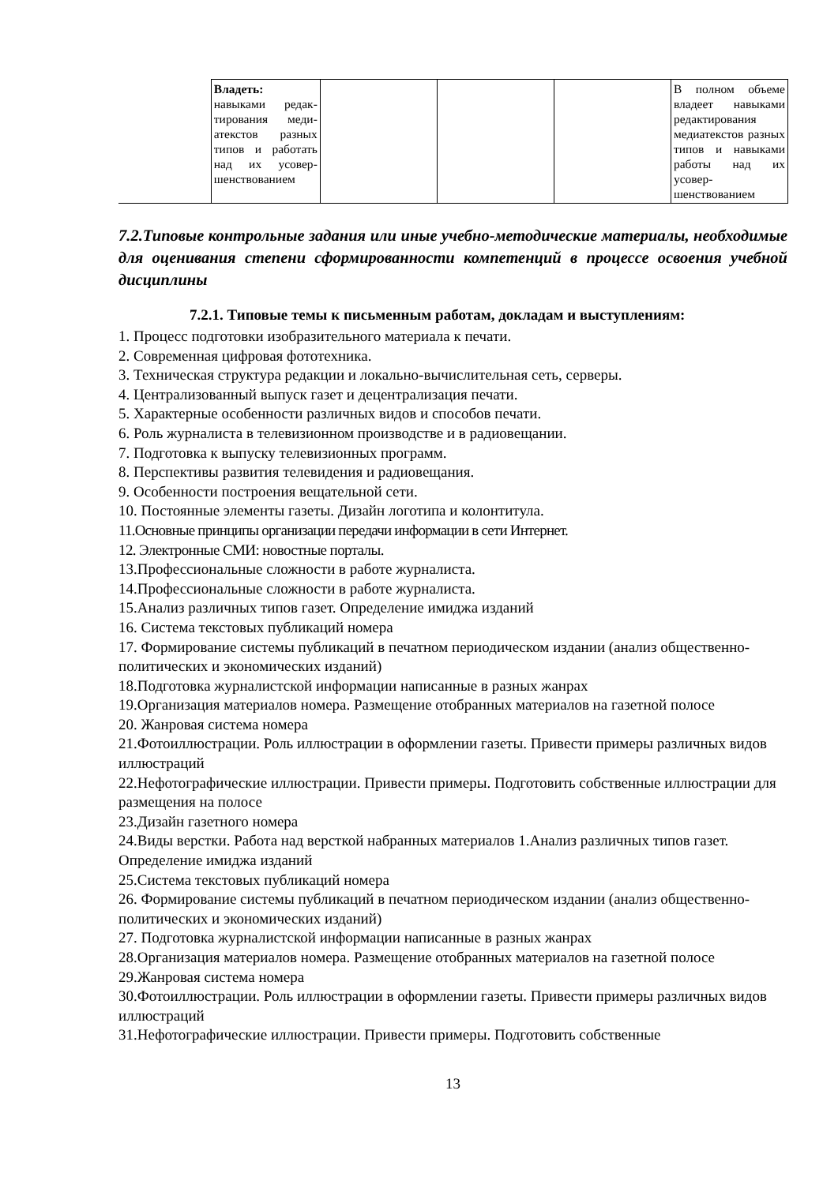| | Владеть: навыками редак­тирования меди­атекстов разных типов и работать над их усовер­шенствованием | | | | В полном объеме владеет навыками редактирования медиатекстов разных типов и навыками работы над их усовер­шенствованием |
7.2.Типовые контрольные задания или иные учебно-методические материалы, необ­ходимые для оценивания степени сформированности компетенций в процессе освое­ния учебной дисциплины
7.2.1. Типовые темы к письменным работам, докладам и выступлениям:
1. Процесс подготовки изобразительного материала к печати.
2. Современная цифровая фототехника.
3. Техническая структура редакции и локально-вычислительная сеть, серверы.
4. Централизованный выпуск газет и децентрализация печати.
5. Характерные особенности различных видов и способов печати.
6. Роль журналиста в телевизионном производстве и в радиовещании.
7. Подготовка к выпуску телевизионных программ.
8. Перспективы развития телевидения и радиовещания.
9. Особенности построения вещательной сети.
10. Постоянные элементы газеты. Дизайн логотипа и колонтитула.
11.Основные принципы организации передачи информации в сети Интернет.
12. Электронные СМИ: новостные порталы.
13.Профессиональные сложности в работе журналиста.
14.Профессиональные сложности в работе журналиста.
15.Анализ различных типов газет. Определение имиджа изданий
16. Система текстовых публикаций номера
17. Формирование системы публикаций в печатном периодическом издании (анализ общественно-политических и экономических изданий)
18.Подготовка журналистской информации написанные в разных жанрах
19.Организация материалов номера. Размещение отобранных материалов на газетной полосе
20. Жанровая система номера
21.Фотоиллюстрации. Роль иллюстрации в оформлении газеты. Привести примеры различных видов иллюстраций
22.Нефотографические иллюстрации. Привести примеры. Подготовить собственные иллюстрации для размещения на полосе
23.Дизайн газетного номера
24.Виды верстки. Работа над версткой набранных материалов 1.Анализ различных типов газет. Определение имиджа изданий
25.Система текстовых публикаций номера
26. Формирование системы публикаций в печатном периодическом издании (анализ общественно-политических и экономических изданий)
27. Подготовка журналистской информации написанные в разных жанрах
28.Организация материалов номера. Размещение отобранных материалов на газетной полосе
29.Жанровая система номера
30.Фотоиллюстрации. Роль иллюстрации в оформлении газеты. Привести примеры различных видов иллюстраций
31.Нефотографические иллюстрации. Привести примеры. Подготовить собственные
13